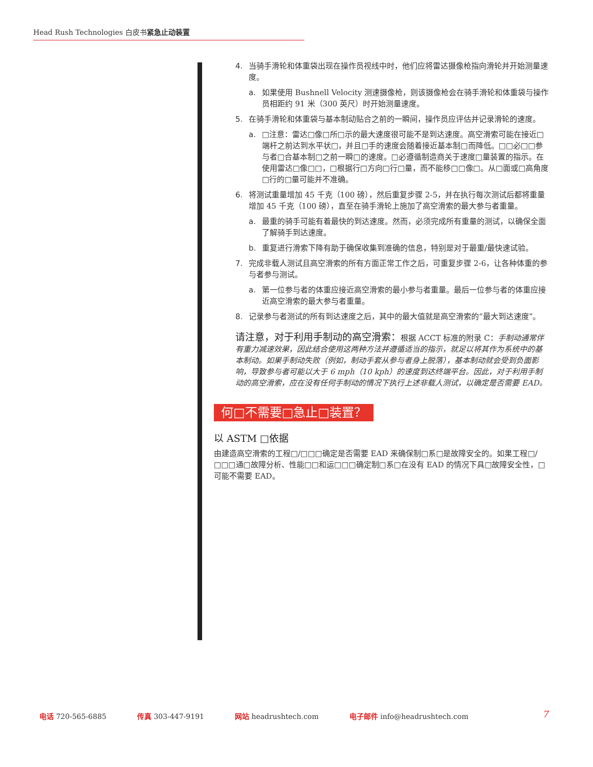Head Rush Technologies 白皮书紧急止动装置
4. 当骑手滑轮和体重袋出现在操作员视线中时，他们应将雷达摄像枪指向滑轮并开始测量速度。
a. 如果使用 Bushnell Velocity 测速摄像枪，则该摄像枪会在骑手滑轮和体重袋与操作员相距约 91 米（300 英尺）时开始测量速度。
5. 在骑手滑轮和体重袋与基本制动贴合之前的一瞬间，操作员应评估并记录滑轮的速度。
a. □注意：雷达□像□所□示的最大速度很可能不是到达速度。高空滑索可能在接近□端杆之前达到水平状□，并且□手的速度会随着接近基本制□而降低。□□必□□参与者□合基本制□之前一瞬□的速度。□必遵循制造商关于速度□量装置的指示。在使用雷达□像□□，□根据行□方向□行□量，而不能移□□像□。从□面或□高角度□行的□量可能并不准确。
6. 将测试重量增加 45 千克（100 磅），然后重复步骤 2-5，并在执行每次测试后都将重量增加 45 千克（100 磅），直至在骑手滑轮上施加了高空滑索的最大参与者重量。
a. 最重的骑手可能有着最快的到达速度。然而，必须完成所有重量的测试，以确保全面了解骑手到达速度。
b. 重复进行滑索下降有助于确保收集到准确的信息，特别是对于最重/最快速试验。
7. 完成非载人测试且高空滑索的所有方面正常工作之后，可重复步骤 2-6，让各种体重的参与者参与测试。
a. 第一位参与者的体重应接近高空滑索的最小参与者重量。最后一位参与者的体重应接近高空滑索的最大参与者重量。
8. 记录参与者测试的所有到达速度之后，其中的最大值就是高空滑索的“最大到达速度”。
请注意，对于利用手制动的高空滑索：根据 ACCT 标准的附录 C：手制动通常伴有重力减速效果，因此结合使用这两种方法并遵循适当的指示，就足以将其作为系统中的基本制动。如果手制动失败（例如，制动手套从参与者身上脱落），基本制动就会受到负面影响，导致参与者可能以大于 6 mph（10 kph）的速度到达终端平台。因此，对于利用手制动的高空滑索，应在没有任何手制动的情况下执行上述非载人测试，以确定是否需要 EAD。
何□不需要□急止□装置？
以 ASTM □依据
由建造高空滑索的工程□/□□□确定是否需要 EAD 来确保制□系□是故障安全的。如果工程□/□□□通□故障分析、性能□□和运□□□确定制□系□在没有 EAD 的情况下具□故障安全性，□可能不需要 EAD。
电话 720-565-6885 传真 303-447-9191 网站 headrushtech.com 电子邮件 info@headrushtech.com 7